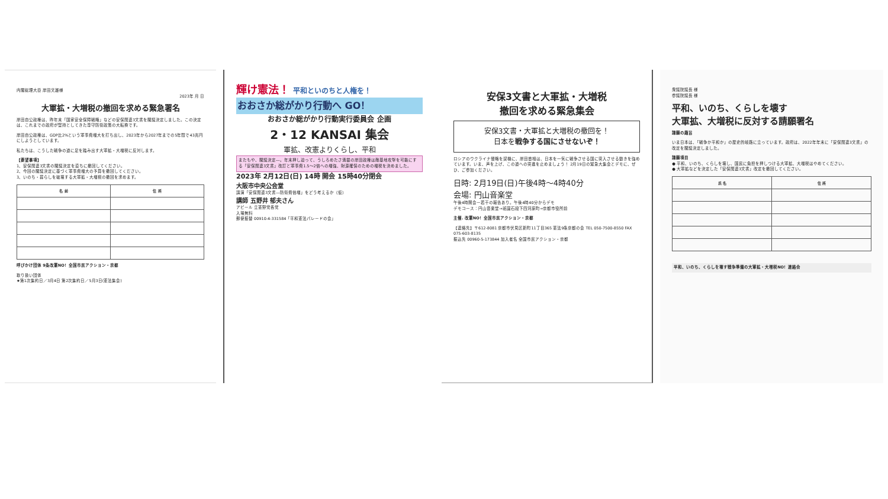内閣総理大臣 岸田文雄様
2023年 月 日
大軍拡・大増税の撤回を求める緊急署名
岸田自公政権は、昨年末「国家安全保障戦略」などの安保関連3文書を閣議決定しました。この決定は、これまでの政府が堅持としてきた専守防衛政策の大転換です。
岸田自公政権は、GDP比2%という軍事費増大を打ち出し、2023年から2027年までの5年間で43兆円にしようとしています。
私たちは、こうした戦争の道に足を踏み出す大軍拡・大増税に反対します。
【要望事項】
1、安保関連3文書の閣議決定を直ちに撤回してください。
2、今回の閣議決定に基づく軍事費増大の予算を撤回してください。
3、いのち・暮らしを破壊する大軍拡・大増税の撤回を求めます。
| 名 前 | 住 所 |
| --- | --- |
呼びかけ団体 9条改憲NO！全国市民アクション・京都
取り扱い団体
★第1次集約日／3月4日 第2次集約日／5月3日(憲法集会)
輝け憲法！ 平和といのちと人権を！
おおさか総がかり行動へ GO！
おおさか総がかり行動実行委員会 企画
2・12 KANSAI 集会
軍拡、改憲よりくらし、平和
またもや、閣議決定―。年末押し迫って、うしろめたさ満載の岸田政権は敵基地攻撃を可能にする「安保関連3文書」改訂と軍事費1.5～2倍への増強、財源確保のための増税を決めました。
2023年 2月12日(日) 14時 開会 15時40分閉会
大阪市中央公会堂
講演「安保関連3文書―防衛費倍増」をどう考えるか（仮）
講師 五野井 郁夫さん
アピール 立憲野党各党
入場無料
郵便振替 00910-4-331584「平和憲法パレードの会」
安保3文書と大軍拡・大増税
撤回を求める緊急集会
安保3文書・大軍拡と大増税の撤回を！
日本を戦争する国にさせないぞ！
ロシアのウクライナ侵略を契機に、岸田首相は、日本を一気に戦争させる国に突入させる動きを強めています。いま、声を上げ、この道への突進を止めましょう！ 2月19日の緊急大集会とデモに、ぜひ、ご参加ください。
日時: 2月19日(日)午後4時～4時40分
会場: 円山音楽堂
午後4時開会ー若干の報告あり。午後4時40分からデモ
デモコース：円山音楽堂→祇園石段下四河原町→京都市役所前
主催. 改憲NO！全国市民アクション・京都
【連絡先】〒612-8081 京都市伏見区新町11丁目365 憲法9条京都の会 TEL 050-7500-8550 FAX 075-603-8135
振込先 00960-5-173844 加入者名 全国市民アクション・京都
衆議院議長 様
参議院議長 様
平和、いのち、くらしを壊す
大軍拡、大増税に反対する請願署名
請願の趣旨
いま日本は、「戦争か平和か」の歴史的岐路に立っています。政府は、2022年年末に「安保関連3文書」の改定を閣議決定しました。
請願項目
● 平和、いのち、くらしを壊し、国民に負担を押しつける大軍拡、大増税はやめてください。
● 大軍拡などを決定した「安保関連3文書」改定を撤回してください。
| 氏 名 | 住 所 |
| --- | --- |
平和、いのち、くらしを壊す戦争準備の大軍拡・大増税NO！連絡会